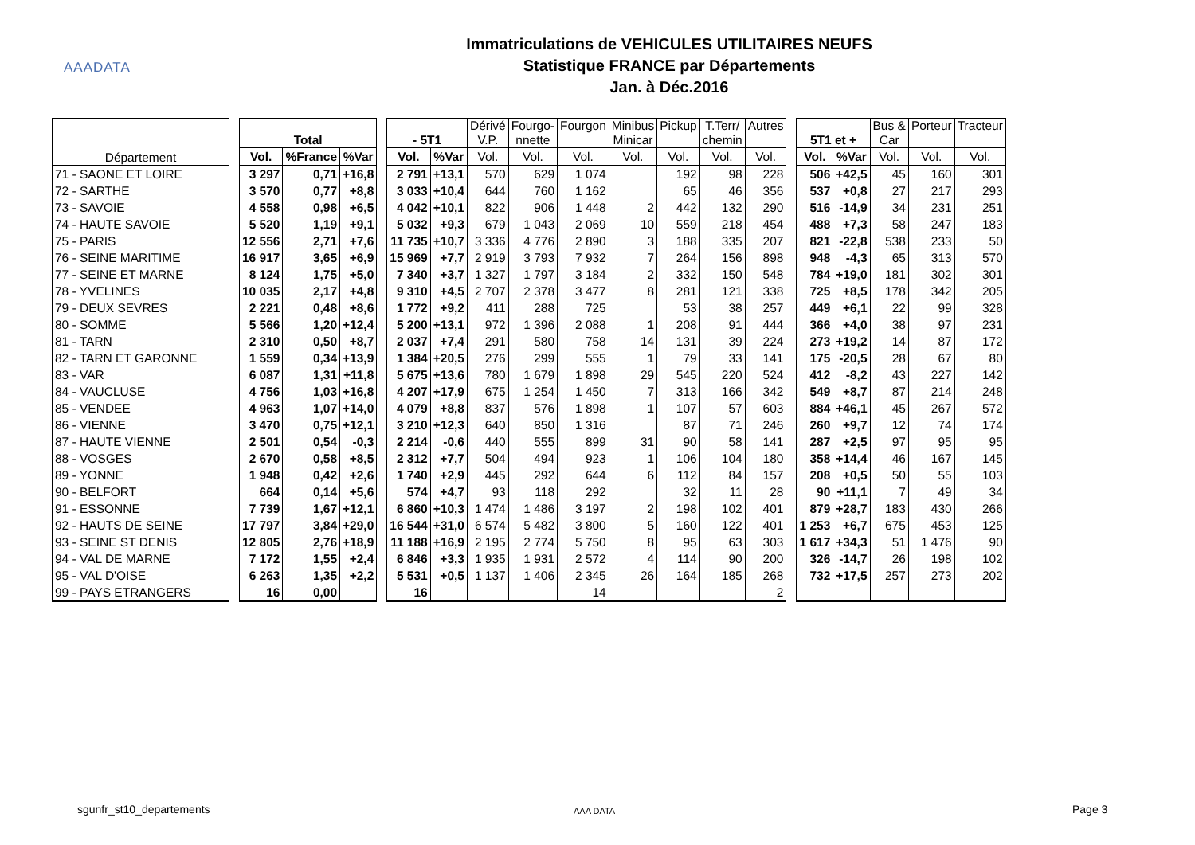AAADATA
Immatriculations de VEHICULES UTILITAIRES NEUFS
Statistique FRANCE par Départements
Jan. à Déc.2016
| Département | | Total | | | | - 5T1 | | Dérivé V.P. | Fourgo- nnette | Fourgon | Minibus Minicar | Pickup | T.Terr/ chemin | Autres | | 5T1 et + | | Bus & Car | Porteur | Tracteur |
| --- | --- | --- | --- | --- | --- | --- | --- | --- | --- | --- | --- | --- | --- | --- | --- | --- | --- | --- | --- | --- |
| | | Vol. | %France | %Var | | Vol. | %Var | Vol. | Vol. | Vol. | Vol. | Vol. | Vol. | Vol. | | Vol. | %Var | Vol. | Vol. | Vol. |
| 71 - SAONE ET LOIRE | | 3 297 | 0,71 | +16,8 | | 2 791 | +13,1 | 570 | 629 | 1 074 | | 192 | 98 | 228 | | 506 | +42,5 | 45 | 160 | 301 |
| 72 - SARTHE | | 3 570 | 0,77 | +8,8 | | 3 033 | +10,4 | 644 | 760 | 1 162 | | 65 | 46 | 356 | | 537 | +0,8 | 27 | 217 | 293 |
| 73 - SAVOIE | | 4 558 | 0,98 | +6,5 | | 4 042 | +10,1 | 822 | 906 | 1 448 | 2 | 442 | 132 | 290 | | 516 | -14,9 | 34 | 231 | 251 |
| 74 - HAUTE SAVOIE | | 5 520 | 1,19 | +9,1 | | 5 032 | +9,3 | 679 | 1 043 | 2 069 | 10 | 559 | 218 | 454 | | 488 | +7,3 | 58 | 247 | 183 |
| 75 - PARIS | | 12 556 | 2,71 | +7,6 | | 11 735 | +10,7 | 3 336 | 4 776 | 2 890 | 3 | 188 | 335 | 207 | | 821 | -22,8 | 538 | 233 | 50 |
| 76 - SEINE MARITIME | | 16 917 | 3,65 | +6,9 | | 15 969 | +7,7 | 2 919 | 3 793 | 7 932 | 7 | 264 | 156 | 898 | | 948 | -4,3 | 65 | 313 | 570 |
| 77 - SEINE ET MARNE | | 8 124 | 1,75 | +5,0 | | 7 340 | +3,7 | 1 327 | 1 797 | 3 184 | 2 | 332 | 150 | 548 | | 784 | +19,0 | 181 | 302 | 301 |
| 78 - YVELINES | | 10 035 | 2,17 | +4,8 | | 9 310 | +4,5 | 2 707 | 2 378 | 3 477 | 8 | 281 | 121 | 338 | | 725 | +8,5 | 178 | 342 | 205 |
| 79 - DEUX SEVRES | | 2 221 | 0,48 | +8,6 | | 1 772 | +9,2 | 411 | 288 | 725 | | 53 | 38 | 257 | | 449 | +6,1 | 22 | 99 | 328 |
| 80 - SOMME | | 5 566 | 1,20 | +12,4 | | 5 200 | +13,1 | 972 | 1 396 | 2 088 | 1 | 208 | 91 | 444 | | 366 | +4,0 | 38 | 97 | 231 |
| 81 - TARN | | 2 310 | 0,50 | +8,7 | | 2 037 | +7,4 | 291 | 580 | 758 | 14 | 131 | 39 | 224 | | 273 | +19,2 | 14 | 87 | 172 |
| 82 - TARN ET GARONNE | | 1 559 | 0,34 | +13,9 | | 1 384 | +20,5 | 276 | 299 | 555 | 1 | 79 | 33 | 141 | | 175 | -20,5 | 28 | 67 | 80 |
| 83 - VAR | | 6 087 | 1,31 | +11,8 | | 5 675 | +13,6 | 780 | 1 679 | 1 898 | 29 | 545 | 220 | 524 | | 412 | -8,2 | 43 | 227 | 142 |
| 84 - VAUCLUSE | | 4 756 | 1,03 | +16,8 | | 4 207 | +17,9 | 675 | 1 254 | 1 450 | 7 | 313 | 166 | 342 | | 549 | +8,7 | 87 | 214 | 248 |
| 85 - VENDEE | | 4 963 | 1,07 | +14,0 | | 4 079 | +8,8 | 837 | 576 | 1 898 | 1 | 107 | 57 | 603 | | 884 | +46,1 | 45 | 267 | 572 |
| 86 - VIENNE | | 3 470 | 0,75 | +12,1 | | 3 210 | +12,3 | 640 | 850 | 1 316 | | 87 | 71 | 246 | | 260 | +9,7 | 12 | 74 | 174 |
| 87 - HAUTE VIENNE | | 2 501 | 0,54 | -0,3 | | 2 214 | -0,6 | 440 | 555 | 899 | 31 | 90 | 58 | 141 | | 287 | +2,5 | 97 | 95 | 95 |
| 88 - VOSGES | | 2 670 | 0,58 | +8,5 | | 2 312 | +7,7 | 504 | 494 | 923 | 1 | 106 | 104 | 180 | | 358 | +14,4 | 46 | 167 | 145 |
| 89 - YONNE | | 1 948 | 0,42 | +2,6 | | 1 740 | +2,9 | 445 | 292 | 644 | 6 | 112 | 84 | 157 | | 208 | +0,5 | 50 | 55 | 103 |
| 90 - BELFORT | | 664 | 0,14 | +5,6 | | 574 | +4,7 | 93 | 118 | 292 | | 32 | 11 | 28 | | 90 | +11,1 | 7 | 49 | 34 |
| 91 - ESSONNE | | 7 739 | 1,67 | +12,1 | | 6 860 | +10,3 | 1 474 | 1 486 | 3 197 | 2 | 198 | 102 | 401 | | 879 | +28,7 | 183 | 430 | 266 |
| 92 - HAUTS DE SEINE | | 17 797 | 3,84 | +29,0 | | 16 544 | +31,0 | 6 574 | 5 482 | 3 800 | 5 | 160 | 122 | 401 | | 1 253 | +6,7 | 675 | 453 | 125 |
| 93 - SEINE ST DENIS | | 12 805 | 2,76 | +18,9 | | 11 188 | +16,9 | 2 195 | 2 774 | 5 750 | 8 | 95 | 63 | 303 | | 1 617 | +34,3 | 51 | 1 476 | 90 |
| 94 - VAL DE MARNE | | 7 172 | 1,55 | +2,4 | | 6 846 | +3,3 | 1 935 | 1 931 | 2 572 | 4 | 114 | 90 | 200 | | 326 | -14,7 | 26 | 198 | 102 |
| 95 - VAL D'OISE | | 6 263 | 1,35 | +2,2 | | 5 531 | +0,5 | 1 137 | 1 406 | 2 345 | 26 | 164 | 185 | 268 | | 732 | +17,5 | 257 | 273 | 202 |
| 99 - PAYS ETRANGERS | | 16 | 0,00 | | | 16 | | | | 14 | | | | 2 | | | | | | |
sgunfr_st10_departements AAA DATA Page 3